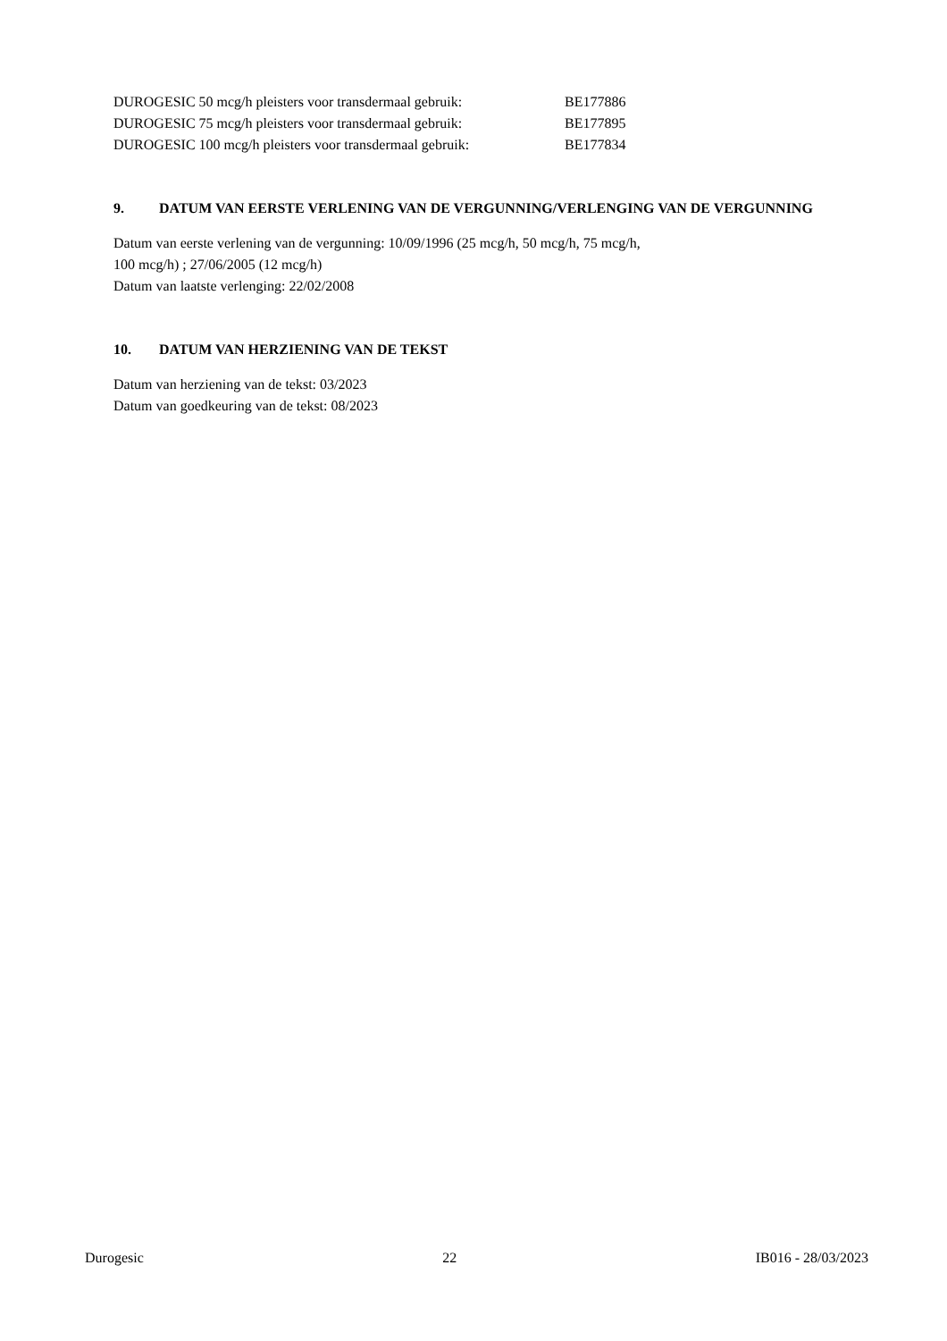DUROGESIC 50 mcg/h pleisters voor transdermaal gebruik: BE177886
DUROGESIC 75 mcg/h pleisters voor transdermaal gebruik: BE177895
DUROGESIC 100 mcg/h pleisters voor transdermaal gebruik: BE177834
9. DATUM VAN EERSTE VERLENING VAN DE VERGUNNING/VERLENGING VAN DE VERGUNNING
Datum van eerste verlening van de vergunning: 10/09/1996 (25 mcg/h, 50 mcg/h, 75 mcg/h,
100 mcg/h) ; 27/06/2005 (12 mcg/h)
Datum van laatste verlenging: 22/02/2008
10. DATUM VAN HERZIENING VAN DE TEKST
Datum van herziening van de tekst: 03/2023
Datum van goedkeuring van de tekst: 08/2023
Durogesic 22 IB016 - 28/03/2023